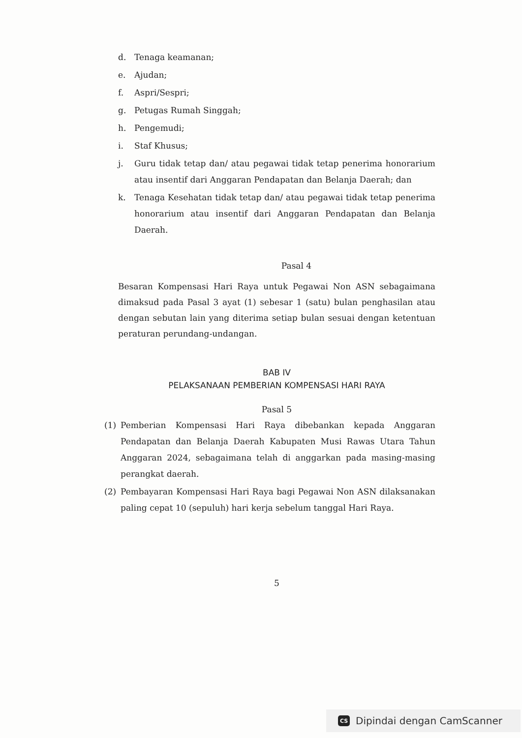d. Tenaga keamanan;
e. Ajudan;
f. Aspri/Sespri;
g. Petugas Rumah Singgah;
h. Pengemudi;
i. Staf Khusus;
j. Guru tidak tetap dan/ atau pegawai tidak tetap penerima honorarium atau insentif dari Anggaran Pendapatan dan Belanja Daerah; dan
k. Tenaga Kesehatan tidak tetap dan/ atau pegawai tidak tetap penerima honorarium atau insentif dari Anggaran Pendapatan dan Belanja Daerah.
Pasal 4
Besaran Kompensasi Hari Raya untuk Pegawai Non ASN sebagaimana dimaksud pada Pasal 3 ayat (1) sebesar 1 (satu) bulan penghasilan atau dengan sebutan lain yang diterima setiap bulan sesuai dengan ketentuan peraturan perundang-undangan.
BAB IV
PELAKSANAAN PEMBERIAN KOMPENSASI HARI RAYA
Pasal 5
(1) Pemberian Kompensasi Hari Raya dibebankan kepada Anggaran Pendapatan dan Belanja Daerah Kabupaten Musi Rawas Utara Tahun Anggaran 2024, sebagaimana telah di anggarkan pada masing-masing perangkat daerah.
(2) Pembayaran Kompensasi Hari Raya bagi Pegawai Non ASN dilaksanakan paling cepat 10 (sepuluh) hari kerja sebelum tanggal Hari Raya.
5
CS Dipindai dengan CamScanner